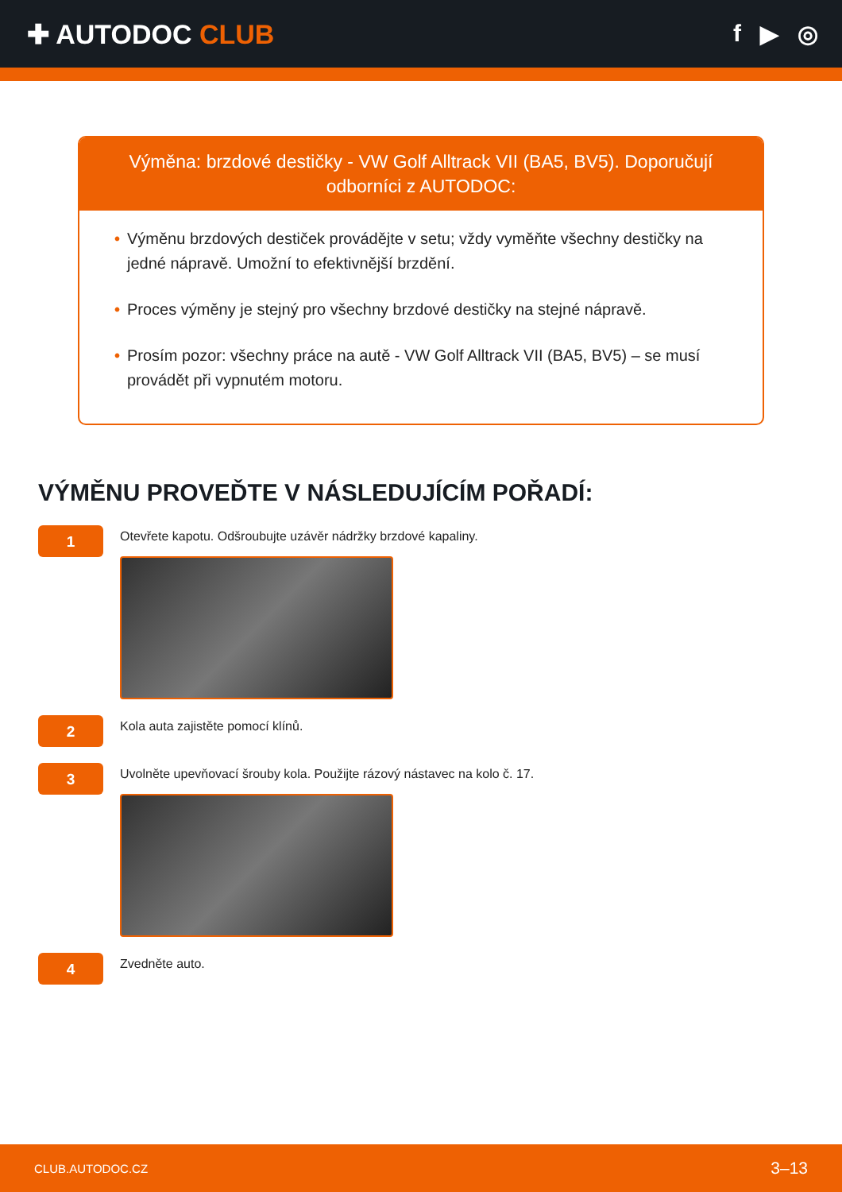✚ AUTODOC CLUB f ▶ ◎
Výměna: brzdové destičky - VW Golf Alltrack VII (BA5, BV5). Doporučují odborníci z AUTODOC:
• Výměnu brzdových destiček provádějte v setu; vždy vyměňte všechny destičky na jedné nápravě. Umožní to efektivnější brzdění.
• Proces výměny je stejný pro všechny brzdové destičky na stejné nápravě.
• Prosím pozor: všechny práce na autě - VW Golf Alltrack VII (BA5, BV5) – se musí provádět při vypnutém motoru.
VÝMĚNU PROVEĎTE V NÁSLEDUJÍCÍM POŘADÍ:
1
Otevřete kapotu. Odšroubujte uzávěr nádržky brzdové kapaliny.
2
Kola auta zajistěte pomocí klínů.
3
Uvolněte upevňovací šrouby kola. Použijte rázový nástavec na kolo č. 17.
4
Zvedněte auto.
CLUB.AUTODOC.CZ 3–13